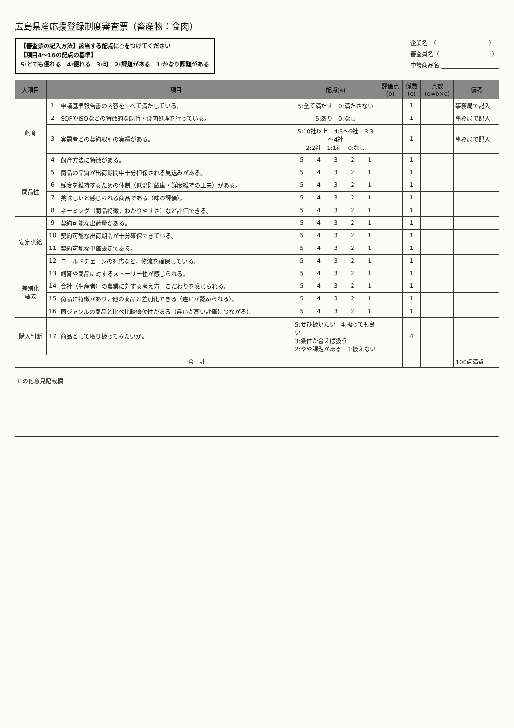広島県産応援登録制度審査票（畜産物：食肉）
【審査票の記入方法】該当する配点に○をつけてください
【項目4～16の配点の基準】
5:とても優れる　4:優れる　3:可　2:課題がある　1:かなり課題がある
企業名　（　　　　　　　　　）
審査員名（　　　　　　　　　）
申請商品名 ____________________
| 大項目 | | 項目 | 配点(a) | | | | | 評価点 (b) | 係数 (c) | 点数 (d=b×c) | 備考 |
| --- | --- | --- | --- | --- | --- | --- | --- | --- | --- | --- | --- |
| 飼育 | 1 | 申請基準報告書の内容をすべて満たしている。 | 5:全て満たす 0:満たさない | | | | | | 1 | | 事務局で記入 |
| | 2 | SQFやISOなどの特徴的な飼育・食肉処理を行っている。 | 5:あり 0:なし | | | | | | 1 | | 事務局で記入 |
| | 3 | 実需者との契約取引の実績がある。 | 5:10社以上 4:5～9社 3:3～4社 2:2社 1:1社 0:なし | | | | | | 1 | | 事務局で記入 |
| | 4 | 飼育方法に特徴がある。 | 5 | 4 | 3 | 2 | 1 | | 1 | | |
| 商品性 | 5 | 商品の品質が出荷期間中十分担保される見込みがある。 | 5 | 4 | 3 | 2 | 1 | | 1 | | |
| | 6 | 鮮度を維持するための体制（低温貯蔵庫・鮮度維持の工夫）がある。 | 5 | 4 | 3 | 2 | 1 | | 1 | | |
| | 7 | 美味しいと感じられる商品である（味の評価）。 | 5 | 4 | 3 | 2 | 1 | | 1 | | |
| | 8 | ネーミング（商品特徴，わかりやすさ）など評価できる。 | 5 | 4 | 3 | 2 | 1 | | 1 | | |
| 安定供給 | 9 | 契約可能な出荷量がある。 | 5 | 4 | 3 | 2 | 1 | | 1 | | |
| | 10 | 契約可能な出荷期間が十分確保できている。 | 5 | 4 | 3 | 2 | 1 | | 1 | | |
| | 11 | 契約可能な単価設定である。 | 5 | 4 | 3 | 2 | 1 | | 1 | | |
| | 12 | コールドチェーンの対応など，物流を確保している。 | 5 | 4 | 3 | 2 | 1 | | 1 | | |
| 差別化 要素 | 13 | 飼育や商品に対するストーリー性が感じられる。 | 5 | 4 | 3 | 2 | 1 | | 1 | | |
| | 14 | 会社（生産者）の農業に対する考え方，こだわりを感じられる。 | 5 | 4 | 3 | 2 | 1 | | 1 | | |
| | 15 | 商品に特徴があり，他の商品と差別化できる（違いが認められる）。 | 5 | 4 | 3 | 2 | 1 | | 1 | | |
| | 16 | 同ジャンルの商品と比べ比較優位性がある（違いが高い評価につながる）。 | 5 | 4 | 3 | 2 | 1 | | 1 | | |
| 購入判断 | 17 | 商品として取り扱ってみたいか。 | 5:ぜひ扱いたい 4:扱っても良い 3:条件が合えば扱う 2:やや課題がある 1:扱えない | | | | | | 4 | | |
| 合 計 | | | | | | | | | | | 100点満点 |
その他意見記載欄